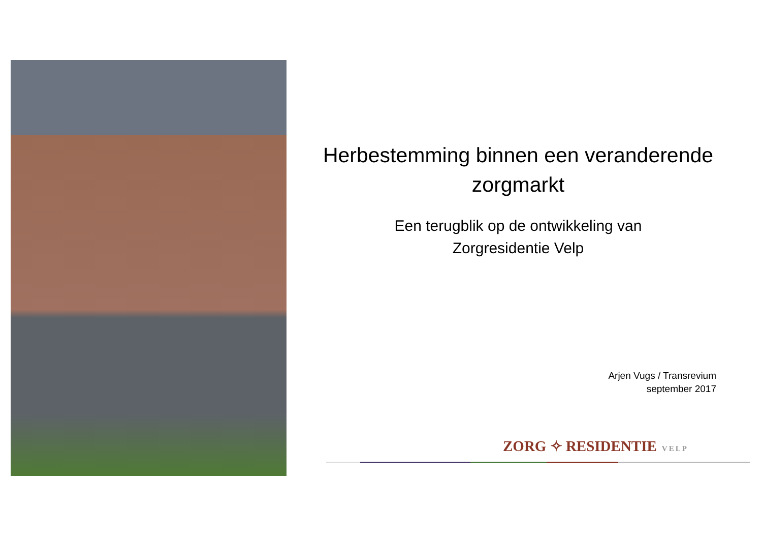Herbestemming binnen een veranderende zorgmarkt
Een terugblik op de ontwikkeling van
Zorgresidentie Velp
Arjen Vugs / Transrevium
september 2017
ZORG ✧ RESIDENTIE VELP